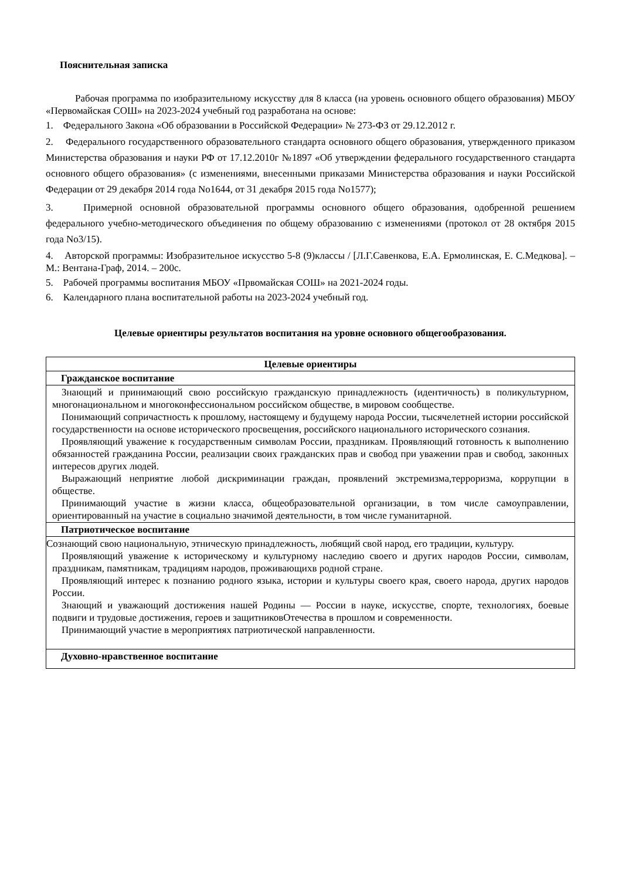Пояснительная записка
Рабочая программа по изобразительному искусству для 8 класса (на уровень основного общего образования) МБОУ «Первомайская СОШ» на 2023-2024 учебный год разработана на основе:
1. Федерального Закона «Об образовании в Российской Федерации» № 273-ФЗ от 29.12.2012 г.
2. Федерального государственного образовательного стандарта основного общего образования, утвержденного приказом Министерства образования и науки РФ от 17.12.2010г №1897 «Об утверждении федерального государственного стандарта основного общего образования» (с изменениями, внесенными приказами Министерства образования и науки Российской Федерации от 29 декабря 2014 года No1644, от 31 декабря 2015 года No1577);
3. Примерной основной образовательной программы основного общего образования, одобренной решением федерального учебно-методического объединения по общему образованию с изменениями (протокол от 28 октября 2015 года No3/15).
4. Авторской программы: Изобразительное искусство 5-8 (9)классы / [Л.Г.Савенкова, Е.А. Ермолинская, Е. С.Медкова]. – М.: Вентана-Граф, 2014. – 200с.
5. Рабочей программы воспитания МБОУ «Првомайская СОШ» на 2021-2024 годы.
6. Календарного плана воспитательной работы на 2023-2024 учебный год.
Целевые ориентиры результатов воспитания на уровне основного общегообразования.
| Целевые ориентиры |
| --- |
| Гражданское воспитание |
| Знающий и принимающий свою российскую гражданскую принадлежность (идентичность) в поликультурном, многонациональном и многоконфессиональном российском обществе, в мировом сообществе. Понимающий сопричастность к прошлому, настоящему и будущему народа России, тысячелетней истории российской государственности на основе исторического просвещения, российского национального исторического сознания. Проявляющий уважение к государственным символам России, праздникам. Проявляющий готовность к выполнению обязанностей гражданина России, реализации своих гражданских прав и свобод при уважении прав и свобод, законных интересов других людей. Выражающий неприятие любой дискриминации граждан, проявлений экстремизма,терроризма, коррупции в обществе. Принимающий участие в жизни класса, общеобразовательной организации, в том числе самоуправлении, ориентированный на участие в социально значимой деятельности, в том числе гуманитарной. |
| Патриотическое воспитание |
| Сознающий свою национальную, этническую принадлежность, любящий свой народ, его традиции, культуру. Проявляющий уважение к историческому и культурному наследию своего и других народов России, символам, праздникам, памятникам, традициям народов, проживающихв родной стране. Проявляющий интерес к познанию родного языка, истории и культуры своего края, своего народа, других народов России. Знающий и уважающий достижения нашей Родины — России в науке, искусстве, спорте, технологиях, боевые подвиги и трудовые достижения, героев и защитниковОтечества в прошлом и современности. Принимающий участие в мероприятиях патриотической направленности. |
| Духовно-нравственное воспитание |